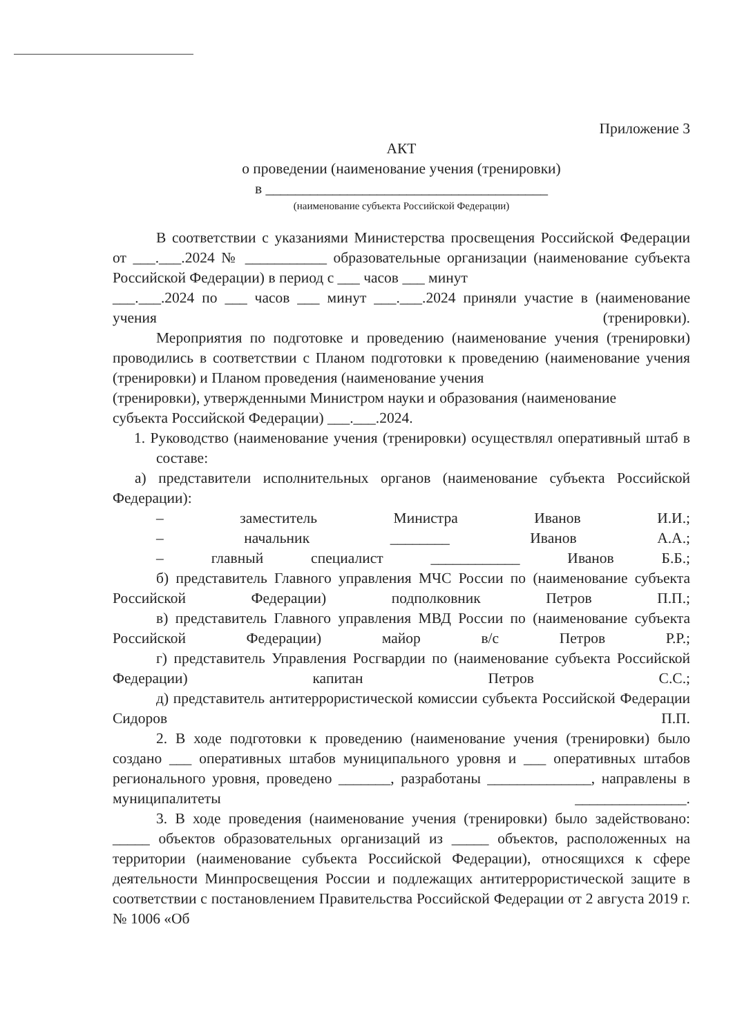Приложение 3
АКТ
о проведении (наименование учения (тренировки)
в ______________________________________
(наименование субъекта Российской Федерации)
В соответствии с указаниями Министерства просвещения Российской Федерации от ___.___.2024 № ___________ образовательные организации (наименование субъекта Российской Федерации) в период с ___ часов ___ минут
___.___.2024 по ___ часов ___ минут ___.___.2024 приняли участие в (наименование учения (тренировки).
Мероприятия по подготовке и проведению (наименование учения (тренировки) проводились в соответствии с Планом подготовки к проведению (наименование учения (тренировки) и Планом проведения (наименование учения
(тренировки), утвержденными Министром науки и образования (наименование
субъекта Российской Федерации) ___.___.2024.
1. Руководство (наименование учения (тренировки) осуществлял оперативный штаб в составе:
а) представители исполнительных органов (наименование субъекта Российской Федерации):
– заместитель Министра Иванов И.И.;
– начальник ________ Иванов А.А.;
– главный специалист ____________ Иванов Б.Б.;
б) представитель Главного управления МЧС России по (наименование субъекта Российской Федерации) подполковник Петров П.П.;
в) представитель Главного управления МВД России по (наименование субъекта Российской Федерации) майор в/с Петров Р.Р.;
г) представитель Управления Росгвардии по (наименование субъекта Российской Федерации) капитан Петров С.С.;
д) представитель антитеррористической комиссии субъекта Российской Федерации Сидоров П.П.
2. В ходе подготовки к проведению (наименование учения (тренировки) было создано ___ оперативных штабов муниципального уровня и ___ оперативных штабов регионального уровня, проведено _______, разработаны ______________, направлены в муниципалитеты _______________.
3. В ходе проведения (наименование учения (тренировки) было задействовано: _____ объектов образовательных организаций из _____ объектов, расположенных на территории (наименование субъекта Российской Федерации), относящихся к сфере деятельности Минпросвещения России и подлежащих антитеррористической защите в соответствии с постановлением Правительства Российской Федерации от 2 августа 2019 г. № 1006 «Об